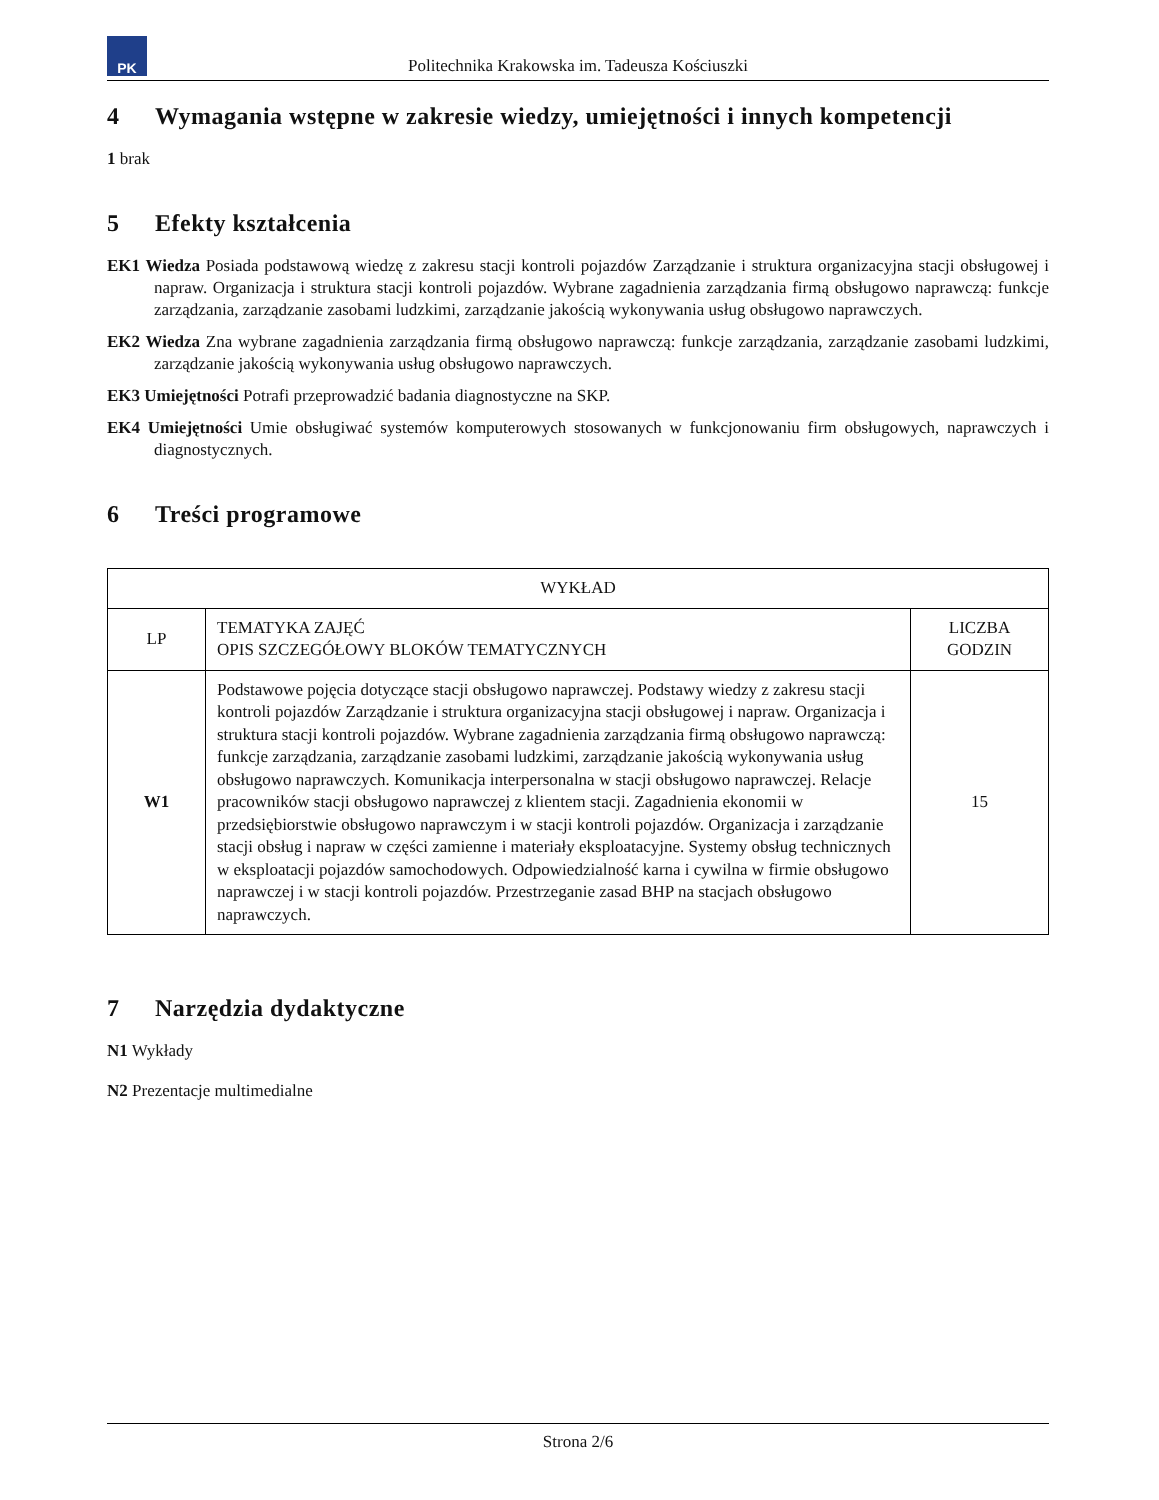PK
Politechnika Krakowska im. Tadeusza Kościuszki
4 Wymagania wstępne w zakresie wiedzy, umiejętności i innych kompetencji
1 brak
5 Efekty kształcenia
EK1 Wiedza Posiada podstawową wiedzę z zakresu stacji kontroli pojazdów Zarządzanie i struktura organizacyjna stacji obsługowej i napraw. Organizacja i struktura stacji kontroli pojazdów. Wybrane zagadnienia zarządzania firmą obsługowo naprawczą: funkcje zarządzania, zarządzanie zasobami ludzkimi, zarządzanie jakością wykonywania usług obsługowo naprawczych.
EK2 Wiedza Zna wybrane zagadnienia zarządzania firmą obsługowo naprawczą: funkcje zarządzania, zarządzanie zasobami ludzkimi, zarządzanie jakością wykonywania usług obsługowo naprawczych.
EK3 Umiejętności Potrafi przeprowadzić badania diagnostyczne na SKP.
EK4 Umiejętności Umie obsługiwać systemów komputerowych stosowanych w funkcjonowaniu firm obsługowych, naprawczych i diagnostycznych.
6 Treści programowe
| WYKŁAD | | |
| --- | --- | --- |
| LP | TEMATYKA ZAJĘĆ OPIS SZCZEGÓŁOWY BLOKÓW TEMATYCZNYCH | LICZBA GODZIN |
| W1 | Podstawowe pojęcia dotyczące stacji obsługowo naprawczej. Podstawy wiedzy z zakresu stacji kontroli pojazdów Zarządzanie i struktura organizacyjna stacji obsługowej i napraw. Organizacja i struktura stacji kontroli pojazdów. Wybrane zagadnienia zarządzania firmą obsługowo naprawczą: funkcje zarządzania, zarządzanie zasobami ludzkimi, zarządzanie jakością wykonywania usług obsługowo naprawczych. Komunikacja interpersonalna w stacji obsługowo naprawczej. Relacje pracowników stacji obsługowo naprawczej z klientem stacji. Zagadnienia ekonomii w przedsiębiorstwie obsługowo naprawczym i w stacji kontroli pojazdów. Organizacja i zarządzanie stacji obsług i napraw w części zamienne i materiały eksploatacyjne. Systemy obsług technicznych w eksploatacji pojazdów samochodowych. Odpowiedzialność karna i cywilna w firmie obsługowo naprawczej i w stacji kontroli pojazdów. Przestrzeganie zasad BHP na stacjach obsługowo naprawczych. | 15 |
7 Narzędzia dydaktyczne
N1 Wykłady
N2 Prezentacje multimedialne
Strona 2/6